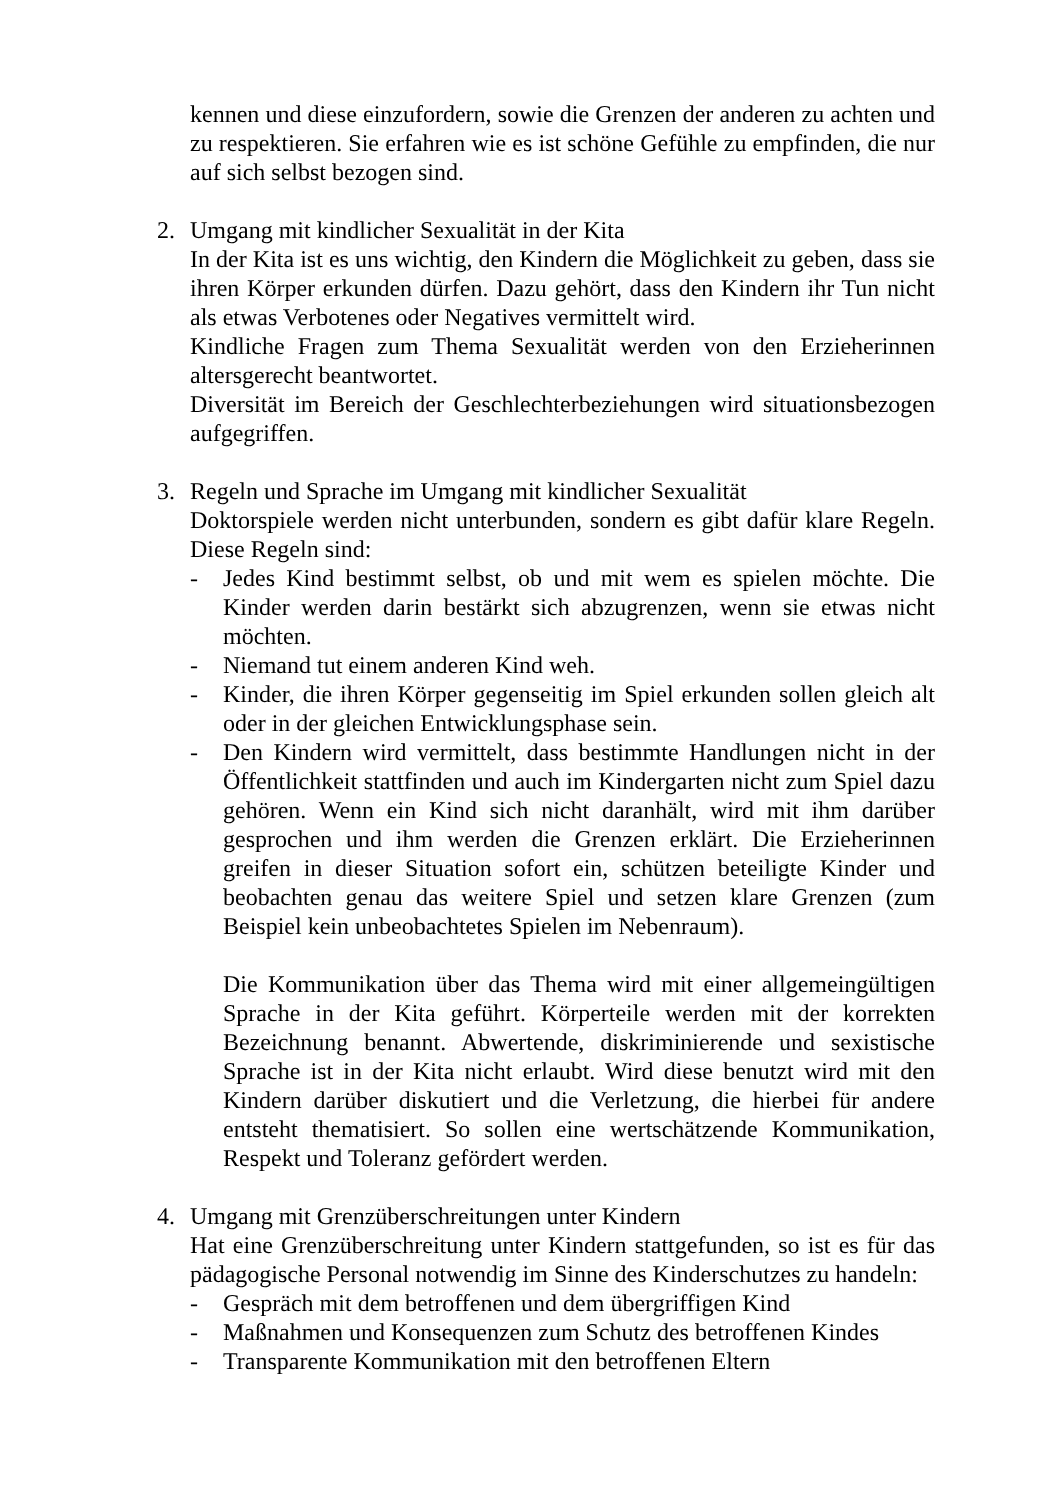kennen und diese einzufordern, sowie die Grenzen der anderen zu achten und zu respektieren. Sie erfahren wie es ist schöne Gefühle zu empfinden, die nur auf sich selbst bezogen sind.
2. Umgang mit kindlicher Sexualität in der Kita
In der Kita ist es uns wichtig, den Kindern die Möglichkeit zu geben, dass sie ihren Körper erkunden dürfen. Dazu gehört, dass den Kindern ihr Tun nicht als etwas Verbotenes oder Negatives vermittelt wird.
Kindliche Fragen zum Thema Sexualität werden von den Erzieherinnen altersgerecht beantwortet.
Diversität im Bereich der Geschlechterbeziehungen wird situationsbezogen aufgegriffen.
3. Regeln und Sprache im Umgang mit kindlicher Sexualität
Doktorspiele werden nicht unterbunden, sondern es gibt dafür klare Regeln. Diese Regeln sind:
- Jedes Kind bestimmt selbst, ob und mit wem es spielen möchte. Die Kinder werden darin bestärkt sich abzugrenzen, wenn sie etwas nicht möchten.
- Niemand tut einem anderen Kind weh.
- Kinder, die ihren Körper gegenseitig im Spiel erkunden sollen gleich alt oder in der gleichen Entwicklungsphase sein.
- Den Kindern wird vermittelt, dass bestimmte Handlungen nicht in der Öffentlichkeit stattfinden und auch im Kindergarten nicht zum Spiel dazu gehören. Wenn ein Kind sich nicht daranhält, wird mit ihm darüber gesprochen und ihm werden die Grenzen erklärt. Die Erzieherinnen greifen in dieser Situation sofort ein, schützen beteiligte Kinder und beobachten genau das weitere Spiel und setzen klare Grenzen (zum Beispiel kein unbeobachtetes Spielen im Nebenraum).
Die Kommunikation über das Thema wird mit einer allgemeingültigen Sprache in der Kita geführt. Körperteile werden mit der korrekten Bezeichnung benannt. Abwertende, diskriminierende und sexistische Sprache ist in der Kita nicht erlaubt. Wird diese benutzt wird mit den Kindern darüber diskutiert und die Verletzung, die hierbei für andere entsteht thematisiert. So sollen eine wertschätzende Kommunikation, Respekt und Toleranz gefördert werden.
4. Umgang mit Grenzüberschreitungen unter Kindern
Hat eine Grenzüberschreitung unter Kindern stattgefunden, so ist es für das pädagogische Personal notwendig im Sinne des Kinderschutzes zu handeln:
- Gespräch mit dem betroffenen und dem übergriffigen Kind
- Maßnahmen und Konsequenzen zum Schutz des betroffenen Kindes
- Transparente Kommunikation mit den betroffenen Eltern